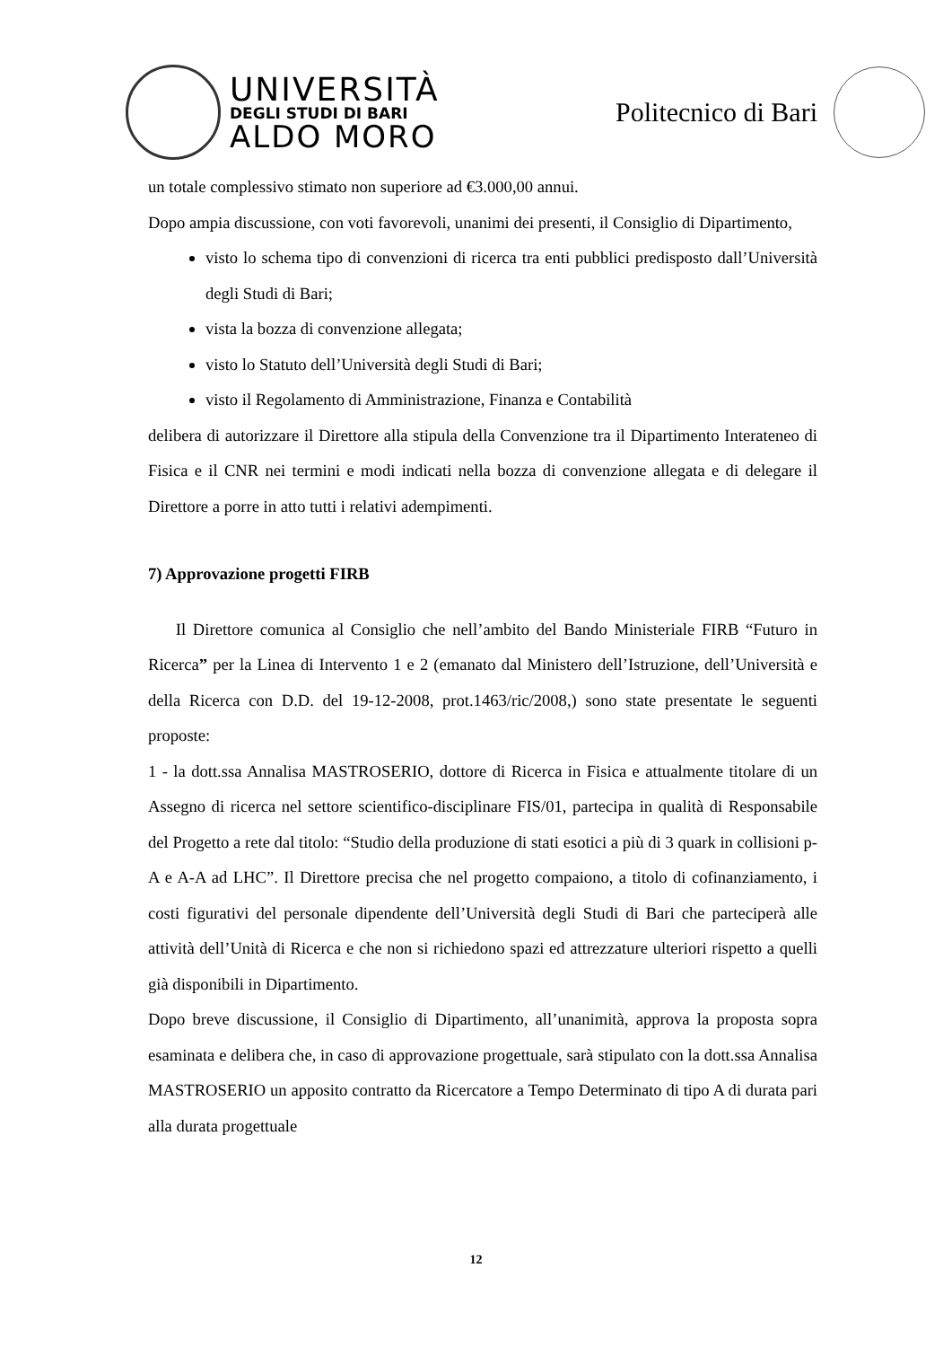UNIVERSITÀ
DEGLI STUDI DI BARI
ALDO MORO
Politecnico di Bari
un totale complessivo stimato non superiore ad €3.000,00 annui.
Dopo ampia discussione, con voti favorevoli, unanimi dei presenti, il Consiglio di Dipartimento,
visto lo schema tipo di convenzioni di ricerca tra enti pubblici predisposto dall’Università degli Studi di Bari;
vista la bozza di convenzione allegata;
visto lo Statuto dell’Università degli Studi di Bari;
visto il Regolamento di Amministrazione, Finanza e Contabilità
delibera di autorizzare il Direttore alla stipula della Convenzione tra il Dipartimento Interateneo di Fisica e il CNR nei termini e modi indicati nella bozza di convenzione allegata e di delegare il Direttore a porre in atto tutti i relativi adempimenti.
7) Approvazione progetti FIRB
Il Direttore comunica al Consiglio che nell’ambito del Bando Ministeriale FIRB “Futuro in Ricerca” per la Linea di Intervento 1 e 2 (emanato dal Ministero dell’Istruzione, dell’Università e della Ricerca con D.D. del 19-12-2008, prot.1463/ric/2008,) sono state presentate le seguenti proposte:
1 - la dott.ssa Annalisa MASTROSERIO, dottore di Ricerca in Fisica e attualmente titolare di un Assegno di ricerca nel settore scientifico-disciplinare FIS/01, partecipa in qualità di Responsabile del Progetto a rete dal titolo: “Studio della produzione di stati esotici a più di 3 quark in collisioni p-A e A-A ad LHC”. Il Direttore precisa che nel progetto compaiono, a titolo di cofinanziamento, i costi figurativi del personale dipendente dell’Università degli Studi di Bari che parteciperà alle attività dell’Unità di Ricerca e che non si richiedono spazi ed attrezzature ulteriori rispetto a quelli già disponibili in Dipartimento.
Dopo breve discussione, il Consiglio di Dipartimento, all’unanimità, approva la proposta sopra esaminata e delibera che, in caso di approvazione progettuale, sarà stipulato con la dott.ssa Annalisa MASTROSERIO un apposito contratto da Ricercatore a Tempo Determinato di tipo A di durata pari alla durata progettuale
12